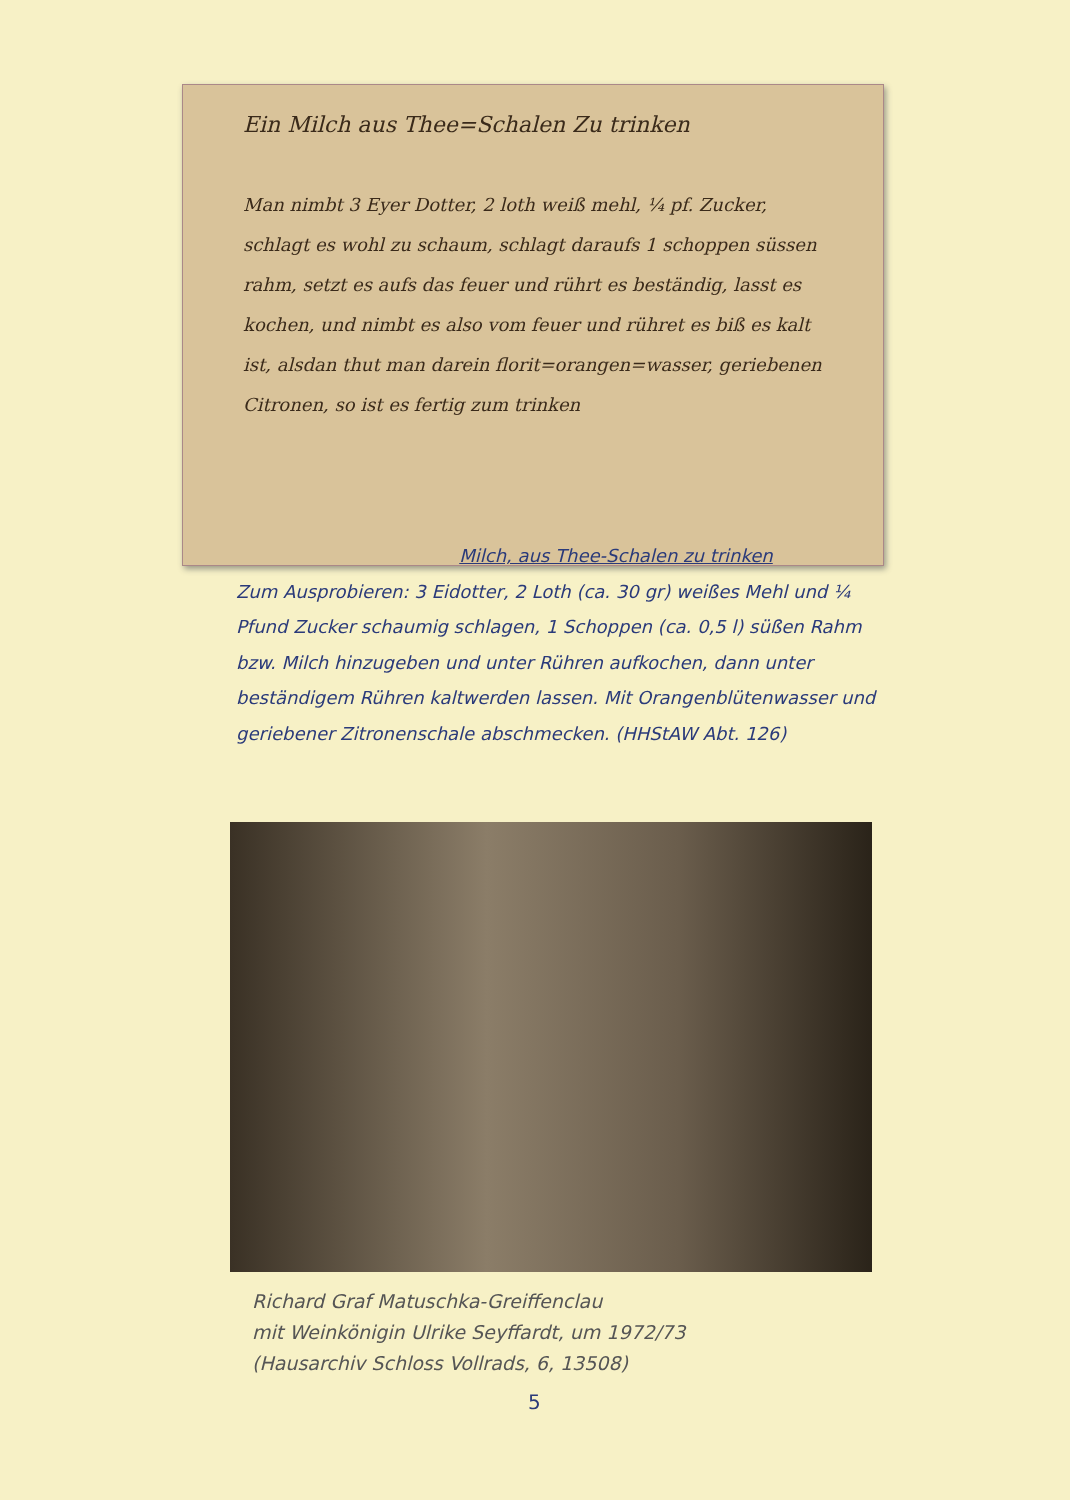Ein Milch aus Thee=Schalen Zu trinken
Man nimbt 3 Eyer Dotter, 2 loth weiß mehl, ¼ pf. Zucker, schlagt es wohl zu schaum, schlagt daraufs 1 schoppen süssen rahm, setzt es aufs das feuer und rührt es beständig, lasst es kochen, und nimbt es also vom feuer und rühret es biß es kalt ist, alsdan thut man darein florit=orangen=wasser, geriebenen Citronen, so ist es fertig zum trinken
Milch, aus Thee-Schalen zu trinken
Zum Ausprobieren: 3 Eidotter, 2 Loth (ca. 30 gr) weißes Mehl und ¼ Pfund Zucker schaumig schlagen, 1 Schoppen (ca. 0,5 l) süßen Rahm bzw. Milch hinzugeben und unter Rühren aufkochen, dann unter beständigem Rühren kaltwerden lassen. Mit Orangenblütenwasser und geriebener Zitronenschale abschmecken. (HHStAW Abt. 126)
Richard Graf Matuschka-Greiffenclau
mit Weinkönigin Ulrike Seyffardt, um 1972/73
(Hausarchiv Schloss Vollrads, 6, 13508)
5